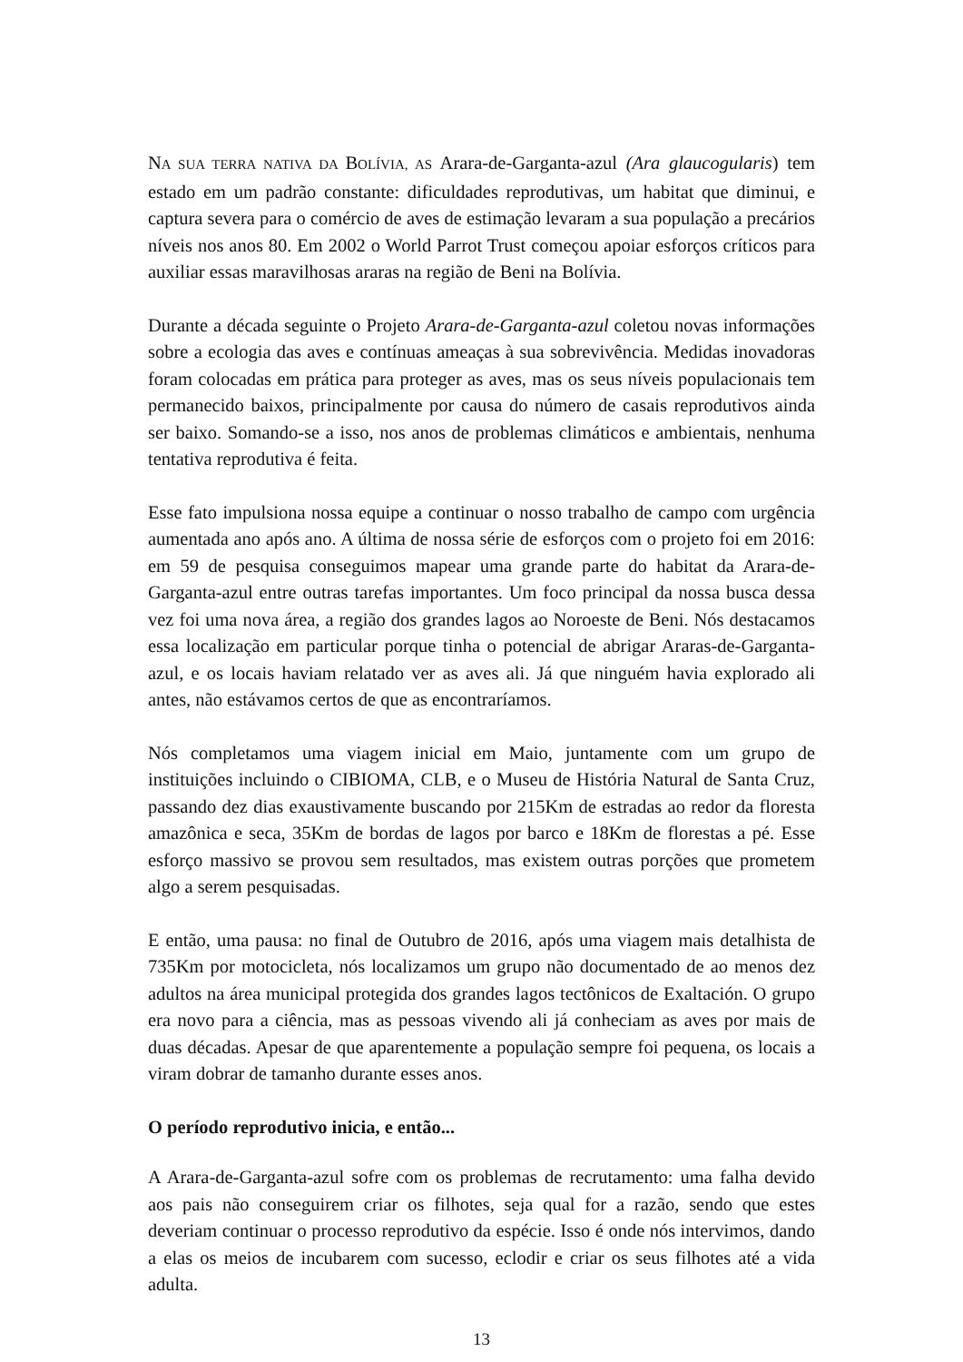NA SUA TERRA NATIVA DA BOLÍVIA, AS Arara-de-Garganta-azul (Ara glaucogularis) tem estado em um padrão constante: dificuldades reprodutivas, um habitat que diminui, e captura severa para o comércio de aves de estimação levaram a sua população a precários níveis nos anos 80. Em 2002 o World Parrot Trust começou apoiar esforços críticos para auxiliar essas maravilhosas araras na região de Beni na Bolívia.
Durante a década seguinte o Projeto Arara-de-Garganta-azul coletou novas informações sobre a ecologia das aves e contínuas ameaças à sua sobrevivência. Medidas inovadoras foram colocadas em prática para proteger as aves, mas os seus níveis populacionais tem permanecido baixos, principalmente por causa do número de casais reprodutivos ainda ser baixo. Somando-se a isso, nos anos de problemas climáticos e ambientais, nenhuma tentativa reprodutiva é feita.
Esse fato impulsiona nossa equipe a continuar o nosso trabalho de campo com urgência aumentada ano após ano. A última de nossa série de esforços com o projeto foi em 2016: em 59 de pesquisa conseguimos mapear uma grande parte do habitat da Arara-de-Garganta-azul entre outras tarefas importantes. Um foco principal da nossa busca dessa vez foi uma nova área, a região dos grandes lagos ao Noroeste de Beni. Nós destacamos essa localização em particular porque tinha o potencial de abrigar Araras-de-Garganta-azul, e os locais haviam relatado ver as aves ali. Já que ninguém havia explorado ali antes, não estávamos certos de que as encontraríamos.
Nós completamos uma viagem inicial em Maio, juntamente com um grupo de instituições incluindo o CIBIOMA, CLB, e o Museu de História Natural de Santa Cruz, passando dez dias exaustivamente buscando por 215Km de estradas ao redor da floresta amazônica e seca, 35Km de bordas de lagos por barco e 18Km de florestas a pé. Esse esforço massivo se provou sem resultados, mas existem outras porções que prometem algo a serem pesquisadas.
E então, uma pausa: no final de Outubro de 2016, após uma viagem mais detalhista de 735Km por motocicleta, nós localizamos um grupo não documentado de ao menos dez adultos na área municipal protegida dos grandes lagos tectônicos de Exaltación. O grupo era novo para a ciência, mas as pessoas vivendo ali já conheciam as aves por mais de duas décadas. Apesar de que aparentemente a população sempre foi pequena, os locais a viram dobrar de tamanho durante esses anos.
O período reprodutivo inicia, e então...
A Arara-de-Garganta-azul sofre com os problemas de recrutamento: uma falha devido aos pais não conseguirem criar os filhotes, seja qual for a razão, sendo que estes deveriam continuar o processo reprodutivo da espécie. Isso é onde nós intervimos, dando a elas os meios de incubarem com sucesso, eclodir e criar os seus filhotes até a vida adulta.
13